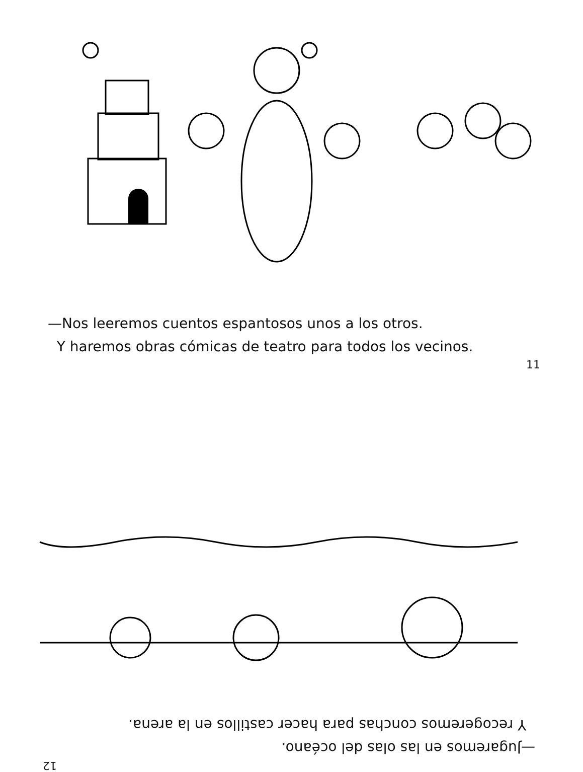—Nos leeremos cuentos espantosos unos a los otros.
Y haremos obras cómicas de teatro para todos los vecinos.
11
12
—Jugaremos en las olas del océano.
Y recogeremos conchas para hacer castillos en la arena.